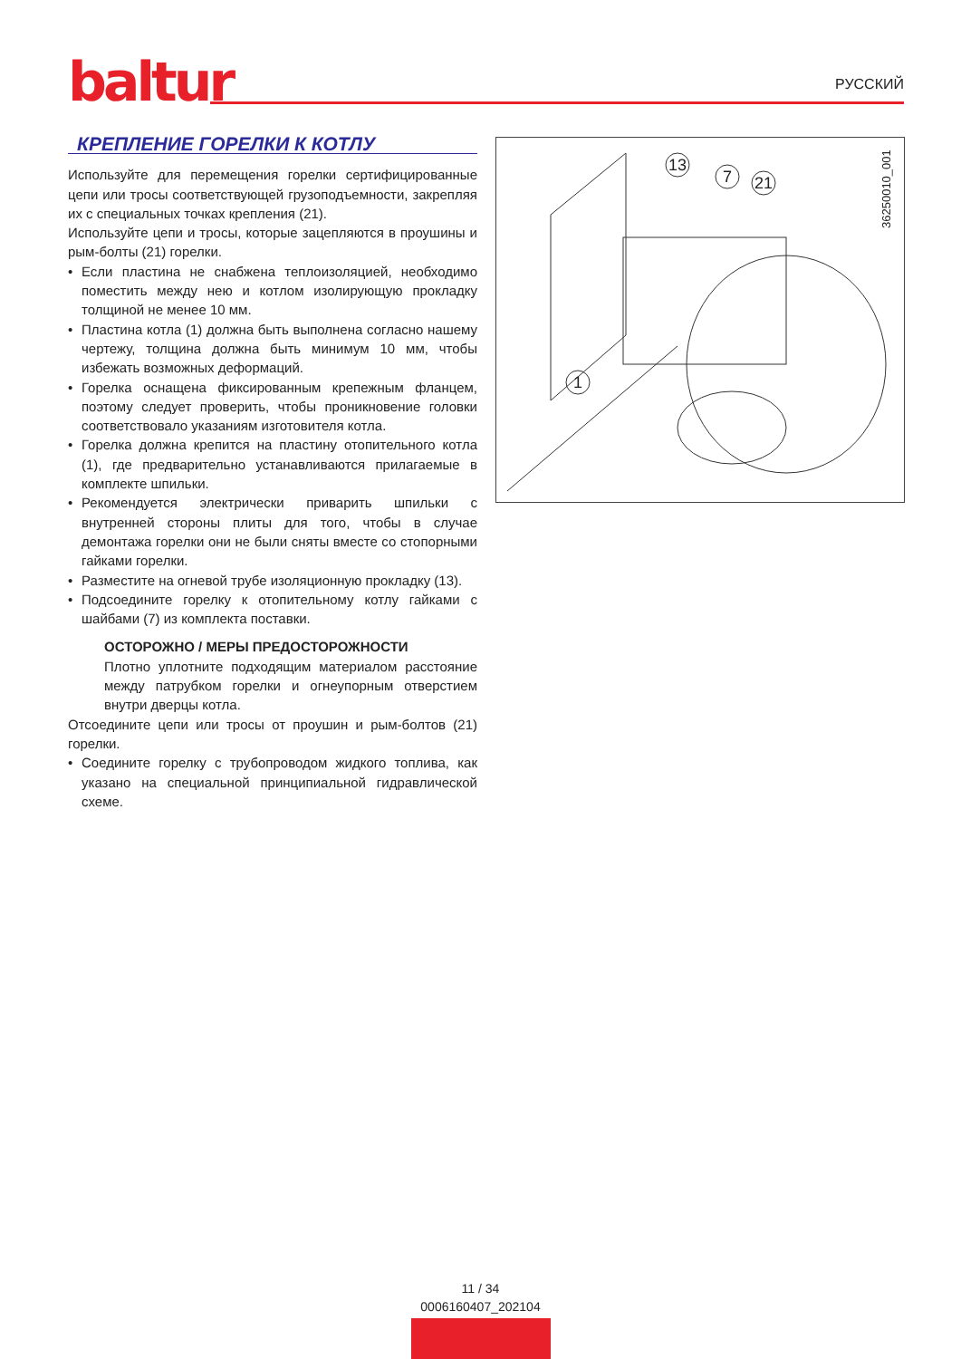baltur
РУССКИЙ
КРЕПЛЕНИЕ ГОРЕЛКИ К КОТЛУ
Используйте для перемещения горелки сертифицированные цепи или тросы соответствующей грузоподъемности, закрепляя их с специальных точках крепления (21).
Используйте цепи и тросы, которые зацепляются в проушины и рым-болты (21) горелки.
• Если пластина не снабжена теплоизоляцией, необходимо поместить между нею и котлом изолирующую прокладку толщиной не менее 10 мм.
• Пластина котла (1) должна быть выполнена согласно нашему чертежу, толщина должна быть минимум 10 мм, чтобы избежать возможных деформаций.
• Горелка оснащена фиксированным крепежным фланцем, поэтому следует проверить, чтобы проникновение головки соответствовало указаниям изготовителя котла.
• Горелка должна крепится на пластину отопительного котла (1), где предварительно устанавливаются прилагаемые в комплекте шпильки.
• Рекомендуется электрически приварить шпильки с внутренней стороны плиты для того, чтобы в случае демонтажа горелки они не были сняты вместе со стопорными гайками горелки.
• Разместите на огневой трубе изоляционную прокладку (13).
• Подсоедините горелку к отопительному котлу гайками с шайбами (7) из комплекта поставки.
ОСТОРОЖНО / МЕРЫ ПРЕДОСТОРОЖНОСТИ
Плотно уплотните подходящим материалом расстояние между патрубком горелки и огнеупорным отверстием внутри дверцы котла.
Отсоедините цепи или тросы от проушин и рым-болтов (21) горелки.
• Соедините горелку с трубопроводом жидкого топлива, как указано на специальной принципиальной гидравлической схеме.
13
7
21
1
36250010_001
11 / 34
0006160407_202104